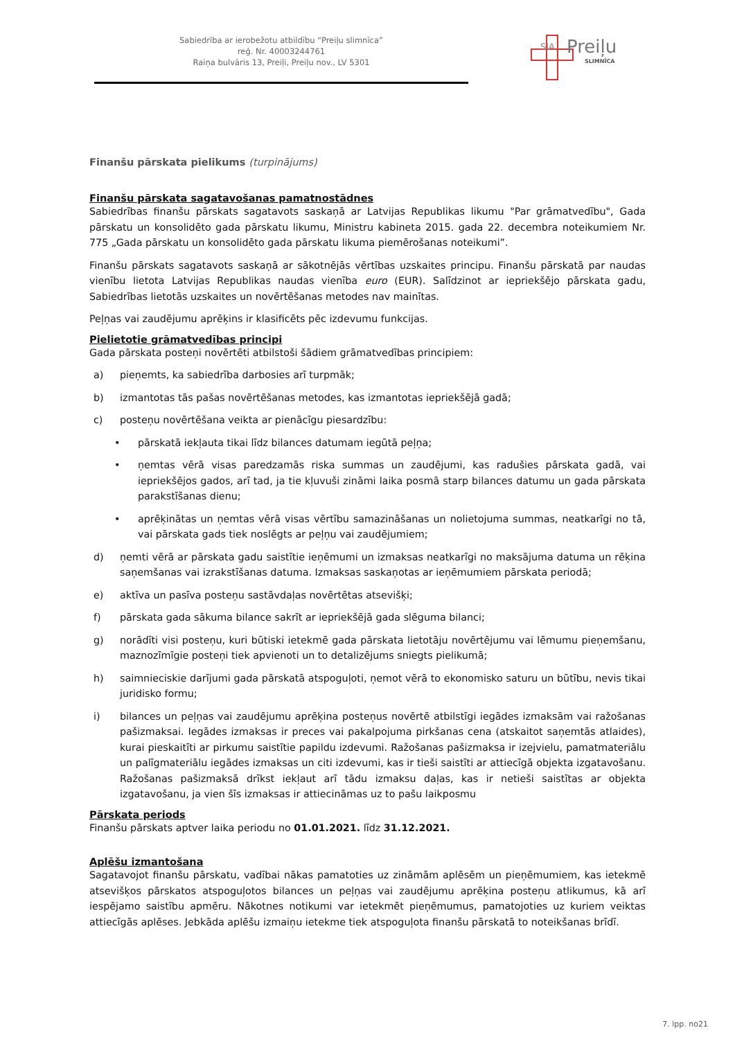Sabiedrība ar ierobežotu atbildību “Preiļu slimnīca”
reģ. Nr. 40003244761
Raiņa bulvāris 13, Preiļi, Preiļu nov., LV 5301
SIA Preiļu
SLIMNĪCA
Finanšu pārskata pielikums (turpinājums)
Finanšu pārskata sagatavošanas pamatnostādnes
Sabiedrības finanšu pārskats sagatavots saskaņā ar Latvijas Republikas likumu "Par grāmatvedību", Gada pārskatu un konsolidēto gada pārskatu likumu, Ministru kabineta 2015. gada 22. decembra noteikumiem Nr. 775 „Gada pārskatu un konsolidēto gada pārskatu likuma piemērošanas noteikumi”.
Finanšu pārskats sagatavots saskaņā ar sākotnējās vērtības uzskaites principu. Finanšu pārskatā par naudas vienību lietota Latvijas Republikas naudas vienība euro (EUR). Salīdzinot ar iepriekšējo pārskata gadu, Sabiedrības lietotās uzskaites un novērtēšanas metodes nav mainītas.
Peļņas vai zaudējumu aprēķins ir klasificēts pēc izdevumu funkcijas.
Pielietotie grāmatvedības principi
Gada pārskata posteņi novērtēti atbilstoši šādiem grāmatvedības principiem:
a) pieņemts, ka sabiedrība darbosies arī turpmāk;
b) izmantotas tās pašas novērtēšanas metodes, kas izmantotas iepriekšējā gadā;
c) posteņu novērtēšana veikta ar pienācīgu piesardzību:
• pārskatā iekļauta tikai līdz bilances datumam iegūtā peļņa;
• ņemtas vērā visas paredzamās riska summas un zaudējumi, kas radušies pārskata gadā, vai iepriekšējos gados, arī tad, ja tie kļuvuši zināmi laika posmā starp bilances datumu un gada pārskata parakstīšanas dienu;
• aprēķinātas un ņemtas vērā visas vērtību samazināšanas un nolietojuma summas, neatkarīgi no tā, vai pārskata gads tiek noslēgts ar peļņu vai zaudējumiem;
d) ņemti vērā ar pārskata gadu saistītie ieņēmumi un izmaksas neatkarīgi no maksājuma datuma un rēķina saņemšanas vai izrakstīšanas datuma. Izmaksas saskaņotas ar ieņēmumiem pārskata periodā;
e) aktīva un pasīva posteņu sastāvdaļas novērtētas atsevišķi;
f) pārskata gada sākuma bilance sakrīt ar iepriekšējā gada slēguma bilanci;
g) norādīti visi posteņu, kuri būtiski ietekmē gada pārskata lietotāju novērtējumu vai lēmumu pieņemšanu, maznozīmīgie posteņi tiek apvienoti un to detalizējums sniegts pielikumā;
h) saimnieciskie darījumi gada pārskatā atspoguļoti, ņemot vērā to ekonomisko saturu un būtību, nevis tikai juridisko formu;
i) bilances un peļņas vai zaudējumu aprēķina posteņus novērtē atbilstīgi iegādes izmaksām vai ražošanas pašizmaksai. Iegādes izmaksas ir preces vai pakalpojuma pirkšanas cena (atskaitot saņemtās atlaides), kurai pieskaitīti ar pirkumu saistītie papildu izdevumi. Ražošanas pašizmaksa ir izejvielu, pamatmateriālu un palīgmateriālu iegādes izmaksas un citi izdevumi, kas ir tieši saistīti ar attiecīgā objekta izgatavošanu. Ražošanas pašizmaksā drīkst iekļaut arī tādu izmaksu daļas, kas ir netieši saistītas ar objekta izgatavošanu, ja vien šīs izmaksas ir attiecināmas uz to pašu laikposmu
Pārskata periods
Finanšu pārskats aptver laika periodu no 01.01.2021. līdz 31.12.2021.
Aplēšu izmantošana
Sagatavojot finanšu pārskatu, vadībai nākas pamatoties uz zināmām aplēsēm un pieņēmumiem, kas ietekmē atsevišķos pārskatos atspoguļotos bilances un peļņas vai zaudējumu aprēķina posteņu atlikumus, kā arī iespējamo saistību apmēru. Nākotnes notikumi var ietekmēt pieņēmumus, pamatojoties uz kuriem veiktas attiecīgās aplēses. Jebkāda aplēšu izmaiņu ietekme tiek atspoguļota finanšu pārskatā to noteikšanas brīdī.
7. lpp. no21